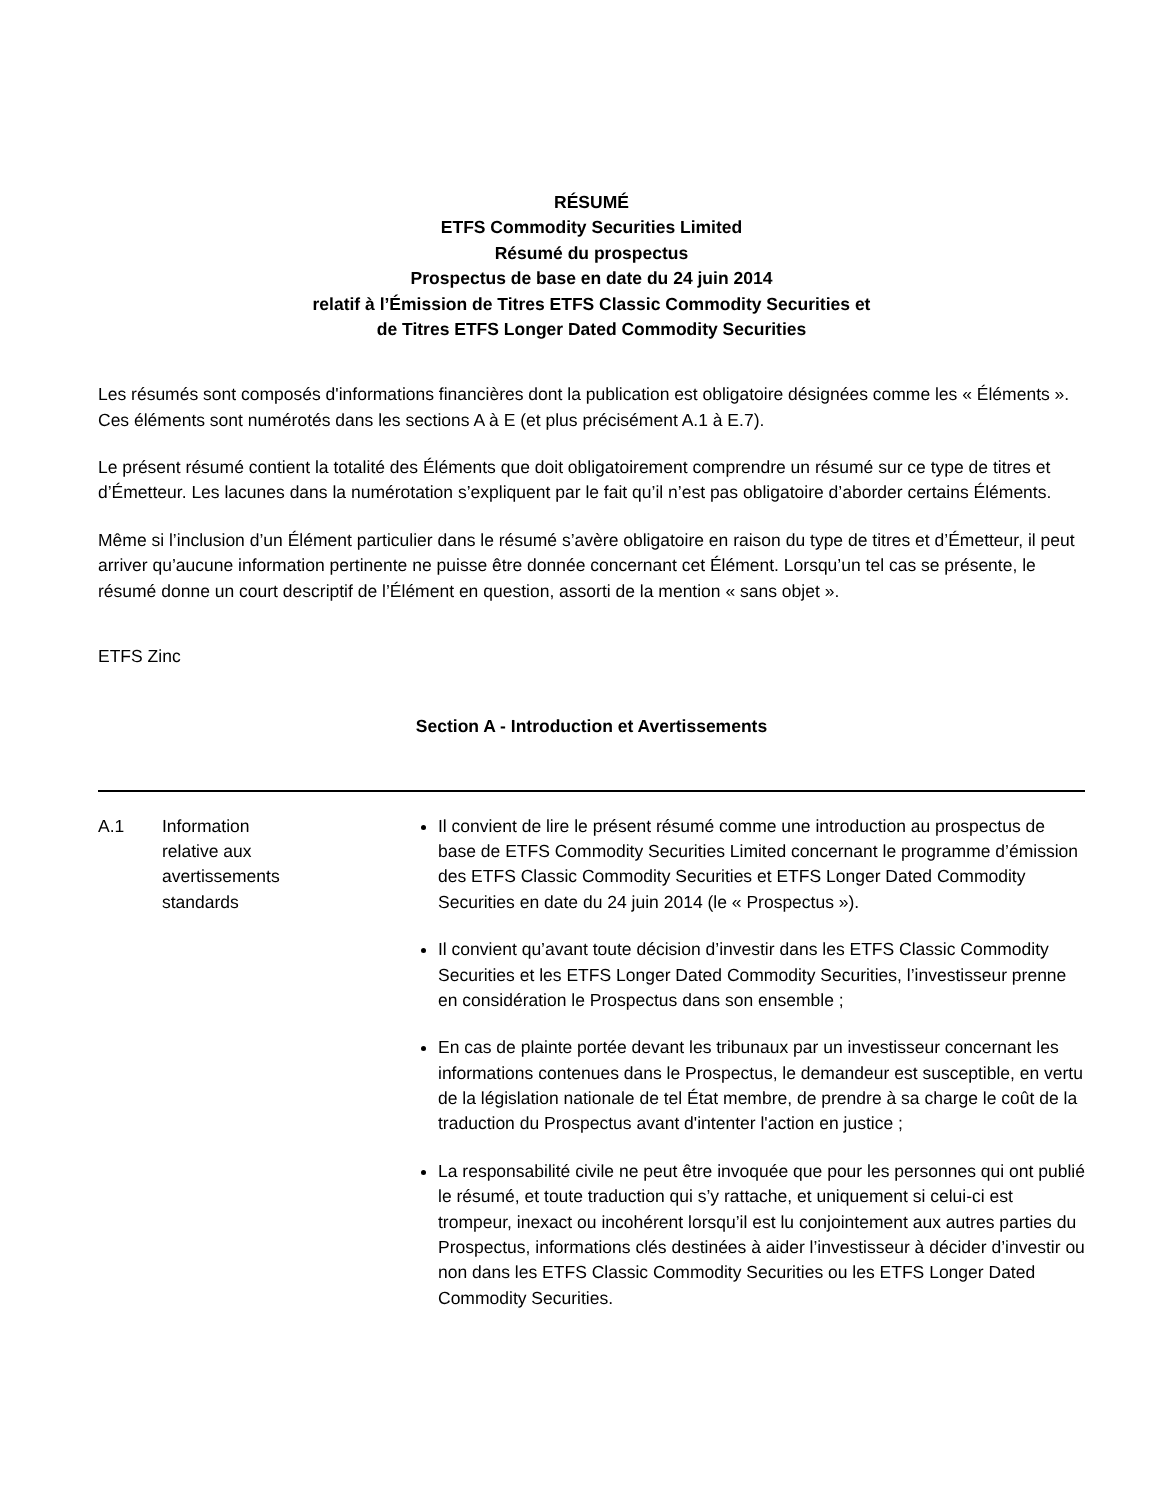RÉSUMÉ
ETFS Commodity Securities Limited
Résumé du prospectus
Prospectus de base en date du 24 juin 2014
relatif à l’Émission de Titres ETFS Classic Commodity Securities et
de Titres ETFS Longer Dated Commodity Securities
Les résumés sont composés d'informations financières dont la publication est obligatoire désignées comme les « Éléments ». Ces éléments sont numérotés dans les sections A à E (et plus précisément A.1 à E.7).
Le présent résumé contient la totalité des Éléments que doit obligatoirement comprendre un résumé sur ce type de titres et d’Émetteur. Les lacunes dans la numérotation s’expliquent par le fait qu’il n’est pas obligatoire d’aborder certains Éléments.
Même si l’inclusion d’un Élément particulier dans le résumé s’avère obligatoire en raison du type de titres et d’Émetteur, il peut arriver qu’aucune information pertinente ne puisse être donnée concernant cet Élément. Lorsqu’un tel cas se présente, le résumé donne un court descriptif de l’Élément en question, assorti de la mention « sans objet ».
ETFS Zinc
Section A - Introduction et Avertissements
| A.1 | Information relative aux avertissements standards | Il convient de lire le présent résumé comme une introduction au prospectus de base de ETFS Commodity Securities Limited concernant le programme d’émission des ETFS Classic Commodity Securities et ETFS Longer Dated Commodity Securities en date du 24 juin 2014 (le « Prospectus »). Il convient qu’avant toute décision d’investir dans les ETFS Classic Commodity Securities et les ETFS Longer Dated Commodity Securities, l’investisseur prenne en considération le Prospectus dans son ensemble ; En cas de plainte portée devant les tribunaux par un investisseur concernant les informations contenues dans le Prospectus, le demandeur est susceptible, en vertu de la législation nationale de tel État membre, de prendre à sa charge le coût de la traduction du Prospectus avant d'intenter l'action en justice ; La responsabilité civile ne peut être invoquée que pour les personnes qui ont publié le résumé, et toute traduction qui s’y rattache, et uniquement si celui-ci est trompeur, inexact ou incohérent lorsqu’il est lu conjointement aux autres parties du Prospectus, informations clés destinées à aider l’investisseur à décider d’investir ou non dans les ETFS Classic Commodity Securities ou les ETFS Longer Dated Commodity Securities. |